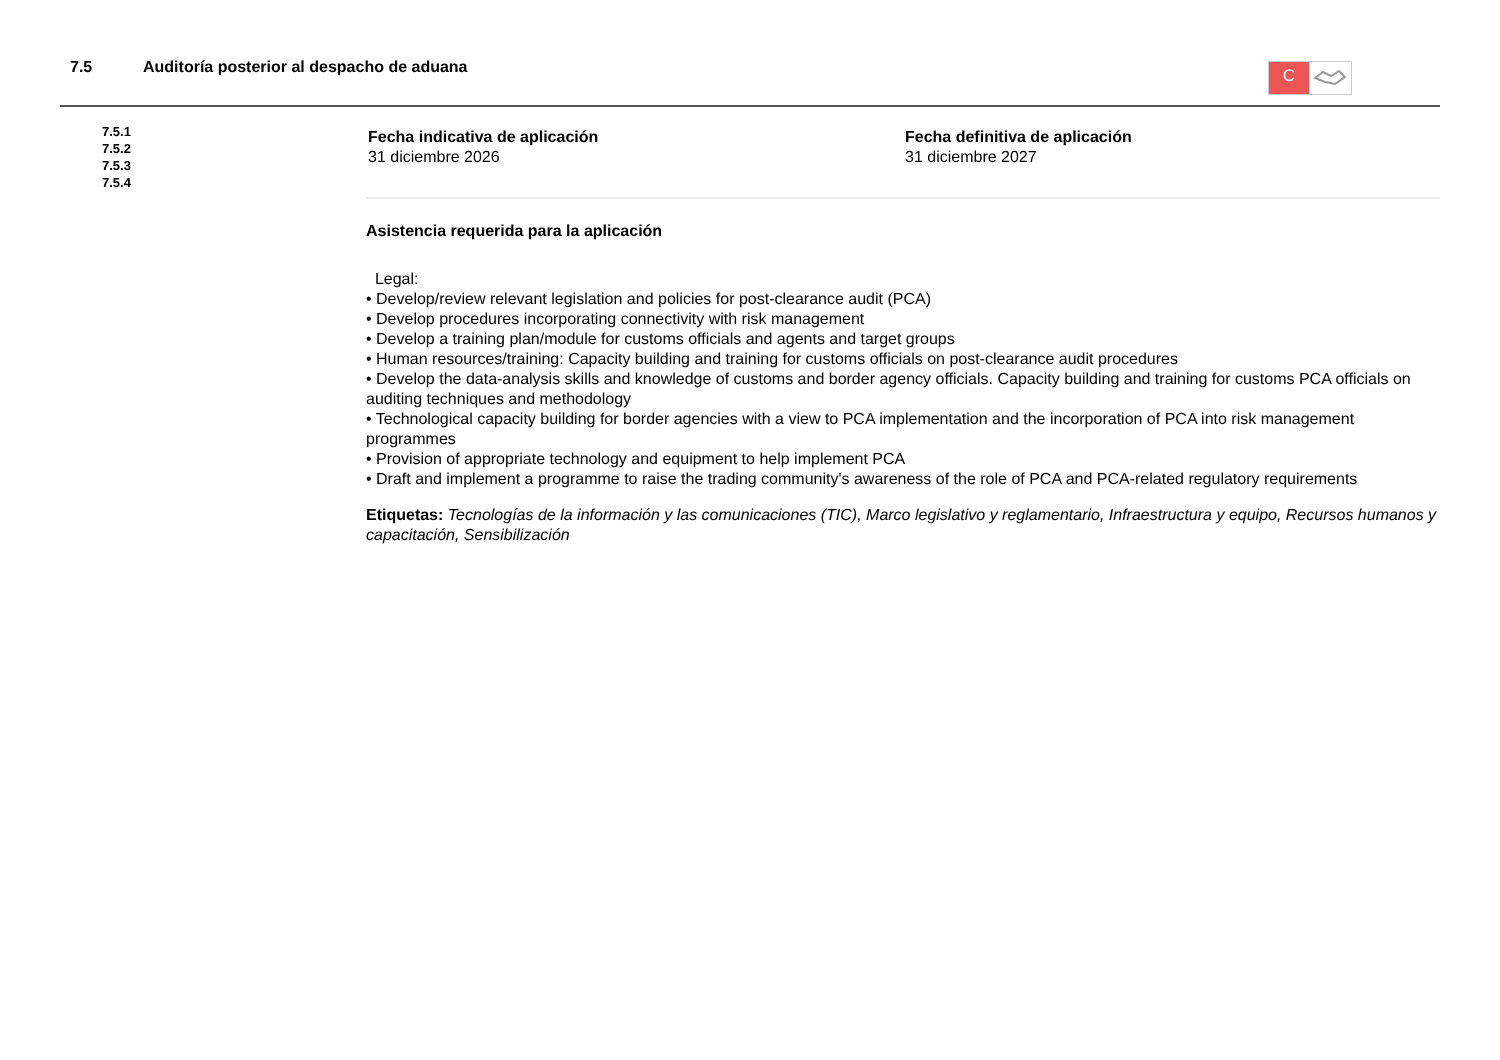7.5 Auditoría posterior al despacho de aduana
C
7.5.1
7.5.2
7.5.3
7.5.4
Fecha indicativa de aplicación
31 diciembre 2026
Fecha definitiva de aplicación
31 diciembre 2027
Asistencia requerida para la aplicación
Legal:
• Develop/review relevant legislation and policies for post-clearance audit (PCA)
• Develop procedures incorporating connectivity with risk management
• Develop a training plan/module for customs officials and agents and target groups
• Human resources/training: Capacity building and training for customs officials on post-clearance audit procedures
• Develop the data-analysis skills and knowledge of customs and border agency officials. Capacity building and training for customs PCA officials on auditing techniques and methodology
• Technological capacity building for border agencies with a view to PCA implementation and the incorporation of PCA into risk management programmes
• Provision of appropriate technology and equipment to help implement PCA
• Draft and implement a programme to raise the trading community's awareness of the role of PCA and PCA-related regulatory requirements
Etiquetas: Tecnologías de la información y las comunicaciones (TIC), Marco legislativo y reglamentario, Infraestructura y equipo, Recursos humanos y capacitación, Sensibilización